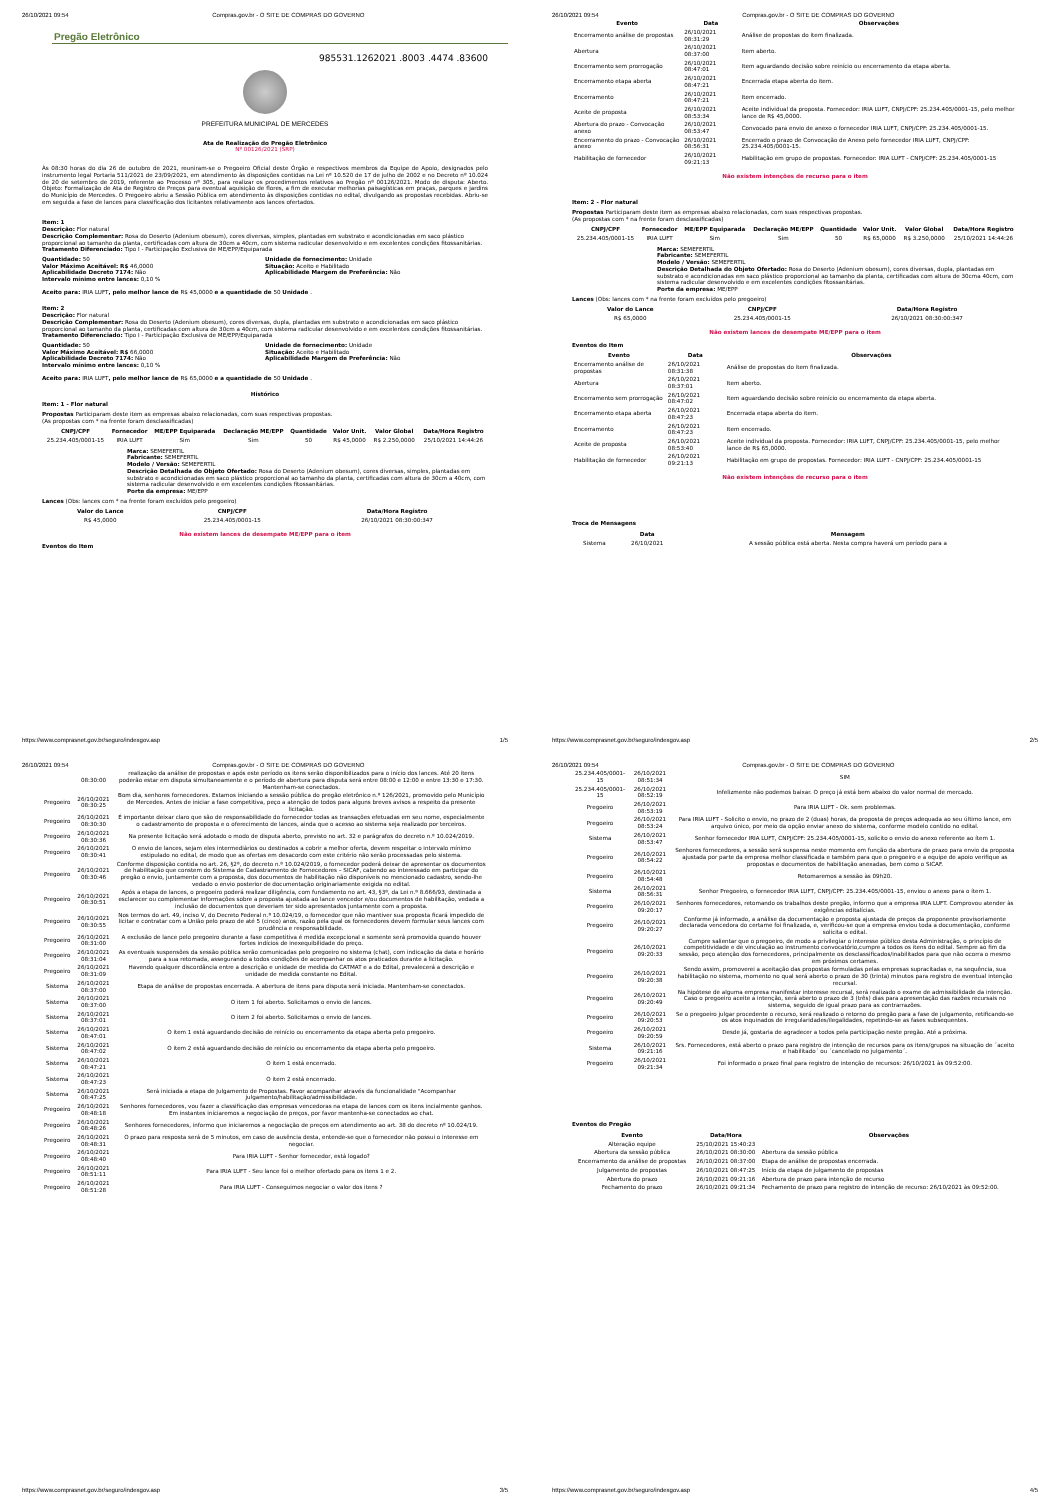26/10/2021 09:54 Compras.gov.br - O SITE DE COMPRAS DO GOVERNO
Pregão Eletrônico
985531.1262021 .8003 .4474 .83600
PREFEITURA MUNICIPAL DE MERCEDES
Ata de Realização do Pregão Eletrônico
Nº 00126/2021 (SRP)
Às 08:30 horas do dia 26 de outubro de 2021, reuniram-se o Pregoeiro Oficial deste Órgão e respectivos membros da Equipe de Apoio, designados pelo instrumento legal Portaria 511/2021 de 23/09/2021, em atendimento às disposições contidas na Lei nº 10.520 de 17 de julho de 2002 e no Decreto nº 10.024 de 20 de setembro de 2019, referente ao Processo nº 305, para realizar os procedimentos relativos ao Pregão nº 00126/2021. Modo de disputa: Aberto. Objeto: Formalização de Ata de Registro de Preços para eventual aquisição de flores, a fim de executar melhorias paisagísticas em praças, parques e jardins do Município de Mercedes. O Pregoeiro abriu a Sessão Pública em atendimento às disposições contidas no edital, divulgando as propostas recebidas. Abriu-se em seguida a fase de lances para classificação dos licitantes relativamente aos lances ofertados.
Item: 1
Descrição: Flor natural
Descrição Complementar: Rosa do Deserto (Adenium obesum), cores diversas, simples, plantadas em substrato e acondicionadas em saco plástico proporcional ao tamanho da planta, certificadas com altura de 30cm a 40cm, com sistema radicular desenvolvido e em excelentes condições fitossanitárias.
Tratamento Diferenciado: Tipo I - Participação Exclusiva de ME/EPP/Equiparada
Quantidade: 50
Valor Máximo Aceitável: R$ 46,0000
Aplicabilidade Decreto 7174: Não
Intervalo mínimo entre lances: 0,10 % Unidade de fornecimento: Unidade
Situação: Aceito e Habilitado
Aplicabilidade Margem de Preferência: Não
Aceito para: IRIA LUFT, pelo melhor lance de R$ 45,0000 e a quantidade de 50 Unidade .
Item: 2
Descrição: Flor natural
Descrição Complementar: Rosa do Deserto (Adenium obesum), cores diversas, dupla, plantadas em substrato e acondicionadas em saco plástico proporcional ao tamanho da planta, certificadas com altura de 30cm a 40cm, com sistema radicular desenvolvido e em excelentes condições fitossanitárias.
Tratamento Diferenciado: Tipo I - Participação Exclusiva de ME/EPP/Equiparada
Quantidade: 50
Valor Máximo Aceitável: R$ 66,0000
Aplicabilidade Decreto 7174: Não
Intervalo mínimo entre lances: 0,10 % Unidade de fornecimento: Unidade
Situação: Aceito e Habilitado
Aplicabilidade Margem de Preferência: Não
Aceito para: IRIA LUFT, pelo melhor lance de R$ 65,0000 e a quantidade de 50 Unidade .
Histórico
Item: 1 - Flor natural
Propostas Participaram deste item as empresas abaixo relacionadas, com suas respectivas propostas.
(As propostas com * na frente foram desclassificadas)
| CNPJ/CPF | Fornecedor | ME/EPP Equiparada | Declaração ME/EPP | Quantidade | Valor Unit. | Valor Global | Data/Hora Registro |
| --- | --- | --- | --- | --- | --- | --- | --- |
| 25.234.405/0001-15 | IRIA LUFT | Sim | Sim | 50 | R$ 45,0000 | R$ 2.250,0000 | 25/10/2021 14:44:26 |
Marca: SEMEFERTIL
Fabricante: SEMEFERTIL
Modelo / Versão: SEMEFERTIL
Descrição Detalhada do Objeto Ofertado: Rosa do Deserto (Adenium obesum), cores diversas, simples, plantadas em substrato e acondicionadas em saco plástico proporcional ao tamanho da planta, certificadas com altura de 30cm a 40cm, com sistema radicular desenvolvido e em excelentes condições fitossanitárias.
Porte da empresa: ME/EPP
Lances (Obs: lances com * na frente foram excluídos pelo pregoeiro)
| Valor do Lance | CNPJ/CPF | Data/Hora Registro |
| --- | --- | --- |
| R$ 45,0000 | 25.234.405/0001-15 | 26/10/2021 08:30:00:347 |
Não existem lances de desempate ME/EPP para o item
Eventos do Item
https://www.comprasnet.gov.br/seguro/indexgov.asp 1/5
26/10/2021 09:54 Compras.gov.br - O SITE DE COMPRAS DO GOVERNO
| Evento | Data | Observações |
| --- | --- | --- |
| Encerramento análise de propostas | 26/10/2021 08:31:29 | Análise de propostas do item finalizada. |
| Abertura | 26/10/2021 08:37:00 | Item aberto. |
| Encerramento sem prorrogação | 26/10/2021 08:47:01 | Item aguardando decisão sobre reinício ou encerramento da etapa aberta. |
| Encerramento etapa aberta | 26/10/2021 08:47:21 | Encerrada etapa aberta do item. |
| Encerramento | 26/10/2021 08:47:21 | Item encerrado. |
| Aceite de proposta | 26/10/2021 08:53:34 | Aceite individual da proposta. Fornecedor: IRIA LUFT, CNPJ/CPF: 25.234.405/0001-15, pelo melhor lance de R$ 45,0000. |
| Abertura do prazo - Convocação anexo | 26/10/2021 08:53:47 | Convocado para envio de anexo o fornecedor IRIA LUFT, CNPJ/CPF: 25.234.405/0001-15. |
| Encerramento do prazo - Convocação anexo | 26/10/2021 08:56:31 | Encerrado o prazo de Convocação de Anexo pelo fornecedor IRIA LUFT, CNPJ/CPF: 25.234.405/0001-15. |
| Habilitação de fornecedor | 26/10/2021 09:21:13 | Habilitação em grupo de propostas. Fornecedor: IRIA LUFT - CNPJ/CPF: 25.234.405/0001-15 |
Não existem intenções de recurso para o item
Item: 2 - Flor natural
Propostas Participaram deste item as empresas abaixo relacionadas, com suas respectivas propostas.
(As propostas com * na frente foram desclassificadas)
| CNPJ/CPF | Fornecedor | ME/EPP Equiparada | Declaração ME/EPP | Quantidade | Valor Unit. | Valor Global | Data/Hora Registro |
| --- | --- | --- | --- | --- | --- | --- | --- |
| 25.234.405/0001-15 | IRIA LUFT | Sim | Sim | 50 | R$ 65,0000 | R$ 3.250,0000 | 25/10/2021 14:44:26 |
Marca: SEMEFERTIL
Fabricante: SEMEFERTIL
Modelo / Versão: SEMEFERTIL
Descrição Detalhada do Objeto Ofertado: Rosa do Deserto (Adenium obesum), cores diversas, dupla, plantadas em substrato e acondicionadas em saco plástico proporcional ao tamanho da planta, certificadas com altura de 30cma 40cm, com sistema radicular desenvolvido e em excelentes condições fitossanitárias.
Porte da empresa: ME/EPP
Lances (Obs: lances com * na frente foram excluídos pelo pregoeiro)
| Valor do Lance | CNPJ/CPF | Data/Hora Registro |
| --- | --- | --- |
| R$ 65,0000 | 25.234.405/0001-15 | 26/10/2021 08:30:00:347 |
Não existem lances de desempate ME/EPP para o item
Eventos do Item
| Evento | Data | Observações |
| --- | --- | --- |
| Encerramento análise de propostas | 26/10/2021 08:31:38 | Análise de propostas do item finalizada. |
| Abertura | 26/10/2021 08:37:01 | Item aberto. |
| Encerramento sem prorrogação | 26/10/2021 08:47:02 | Item aguardando decisão sobre reinício ou encerramento da etapa aberta. |
| Encerramento etapa aberta | 26/10/2021 08:47:23 | Encerrada etapa aberta do item. |
| Encerramento | 26/10/2021 08:47:23 | Item encerrado. |
| Aceite de proposta | 26/10/2021 08:53:40 | Aceite individual da proposta. Fornecedor: IRIA LUFT, CNPJ/CPF: 25.234.405/0001-15, pelo melhor lance de R$ 65,0000. |
| Habilitação de fornecedor | 26/10/2021 09:21:13 | Habilitação em grupo de propostas. Fornecedor: IRIA LUFT - CNPJ/CPF: 25.234.405/0001-15 |
Não existem intenções de recurso para o item
Troca de Mensagens
| | Data | Mensagem |
| --- | --- | --- |
| Sistema | 26/10/2021 | A sessão pública está aberta. Nesta compra haverá um período para a |
https://www.comprasnet.gov.br/seguro/indexgov.asp 2/5
26/10/2021 09:54 Compras.gov.br - O SITE DE COMPRAS DO GOVERNO
| | 08:30:00 | realização da análise de propostas e após este período os itens serão disponibilizados para o início dos lances. Até 20 itens poderão estar em disputa simultaneamente e o período de abertura para disputa será entre 08:00 e 12:00 e entre 13:30 e 17:30. Mantenham-se conectados. |
| Pregoeiro | 26/10/2021 08:30:25 | Bom dia, senhores fornecedores. Estamos iniciando a sessão pública do pregão eletrônico n.º 126/2021, promovido pelo Município de Mercedes. Antes de iniciar a fase competitiva, peço a atenção de todos para alguns breves avisos a respeito da presente licitação. |
| Pregoeiro | 26/10/2021 08:30:30 | É importante deixar claro que são de responsabilidade do fornecedor todas as transações efetuadas em seu nome, especialmente o cadastramento de proposta e o oferecimento de lances, ainda que o acesso ao sistema seja realizado por terceiros. |
| Pregoeiro | 26/10/2021 08:30:36 | Na presente licitação será adotado o modo de disputa aberto, previsto no art. 32 e parágrafos do decreto n.º 10.024/2019. |
| Pregoeiro | 26/10/2021 08:30:41 | O envio de lances, sejam eles intermediários ou destinados a cobrir a melhor oferta, devem respeitar o intervalo mínimo estipulado no edital, de modo que as ofertas em desacordo com este critério não serão processadas pelo sistema. |
| Pregoeiro | 26/10/2021 08:30:46 | Conforme disposição contida no art. 26, §2º, do decreto n.º 10.024/2019, o fornecedor poderá deixar de apresentar os documentos de habilitação que constem do Sistema de Cadastramento de Fornecedores – SICAF, cabendo ao interessado em participar do pregão o envio, juntamente com a proposta, dos documentos de habilitação não disponíveis no mencionado cadastro, sendo-lhe vedado o envio posterior de documentação originariamente exigida no edital. |
| Pregoeiro | 26/10/2021 08:30:51 | Após a etapa de lances, o pregoeiro poderá realizar diligência, com fundamento no art. 43, §3º, da Lei n.º 8.666/93, destinada a esclarecer ou complementar informações sobre a proposta ajustada ao lance vencedor e/ou documentos de habilitação, vedada a inclusão de documentos que deveriam ter sido apresentados juntamente com a proposta. |
| Pregoeiro | 26/10/2021 08:30:55 | Nos termos do art. 49, inciso V, do Decreto Federal n.º 10.024/19, o fornecedor que não mantiver sua proposta ficará impedido de licitar e contratar com a União pelo prazo de até 5 (cinco) anos, razão pela qual os fornecedores devem formular seus lances com prudência e responsabilidade. |
| Pregoeiro | 26/10/2021 08:31:00 | A exclusão de lance pelo pregoeiro durante a fase competitiva é medida excepcional e somente será promovida quando houver fortes indícios de inexequibilidade do preço. |
| Pregoeiro | 26/10/2021 08:31:04 | As eventuais suspensões da sessão pública serão comunicadas pelo pregoeiro no sistema (chat), com indicação da data e horário para a sua retomada, assegurando a todos condições de acompanhar os atos praticados durante a licitação. |
| Pregoeiro | 26/10/2021 08:31:09 | Havendo qualquer discordância entre a descrição e unidade de medida do CATMAT e a do Edital, prevalecerá a descrição e unidade de medida constante no Edital. |
| Sistema | 26/10/2021 08:37:00 | Etapa de análise de propostas encerrada. A abertura de itens para disputa será iniciada. Mantenham-se conectados. |
| Sistema | 26/10/2021 08:37:00 | O item 1 foi aberto. Solicitamos o envio de lances. |
| Sistema | 26/10/2021 08:37:01 | O item 2 foi aberto. Solicitamos o envio de lances. |
| Sistema | 26/10/2021 08:47:01 | O item 1 está aguardando decisão de reinício ou encerramento da etapa aberta pelo pregoeiro. |
| Sistema | 26/10/2021 08:47:02 | O item 2 está aguardando decisão de reinício ou encerramento da etapa aberta pelo pregoeiro. |
| Sistema | 26/10/2021 08:47:21 | O item 1 está encerrado. |
| Sistema | 26/10/2021 08:47:23 | O item 2 está encerrado. |
| Sistema | 26/10/2021 08:47:25 | Será iniciada a etapa de Julgamento de Propostas. Favor acompanhar através da funcionalidade "Acompanhar julgamento/habilitação/admissibilidade. |
| Pregoeiro | 26/10/2021 08:48:18 | Senhores fornecedores, vou fazer a classificação das empresas vencedoras na etapa de lances com os itens incialmente ganhos. Em instantes iniciaremos a negociação de preços, por favor mantenha-se conectados ao chat. |
| Pregoeiro | 26/10/2021 08:48:26 | Senhores fornecedores, informo que iniciaremos a negociação de preços em atendimento ao art. 38 do decreto nº 10.024/19. |
| Pregoeiro | 26/10/2021 08:48:31 | O prazo para resposta será de 5 minutos, em caso de ausência desta, entende-se que o fornecedor não possui o interesse em negociar. |
| Pregoeiro | 26/10/2021 08:48:40 | Para IRIA LUFT - Senhor fornecedor, está logado? |
| Pregoeiro | 26/10/2021 08:51:11 | Para IRIA LUFT - Seu lance foi o melhor ofertado para os itens 1 e 2. |
| Pregoeiro | 26/10/2021 08:51:28 | Para IRIA LUFT - Conseguimos negociar o valor dos itens ? |
https://www.comprasnet.gov.br/seguro/indexgov.asp 3/5
26/10/2021 09:54 Compras.gov.br - O SITE DE COMPRAS DO GOVERNO
| 25.234.405/0001-15 | 26/10/2021 08:51:34 | SIM |
| 25.234.405/0001-15 | 26/10/2021 08:52:19 | Infelizmente não podemos baixar. O preço já está bem abaixo do valor normal de mercado. |
| Pregoeiro | 26/10/2021 08:53:19 | Para IRIA LUFT - Ok. sem problemas. |
| Pregoeiro | 26/10/2021 08:53:24 | Para IRIA LUFT - Solicito o envio, no prazo de 2 (duas) horas, da proposta de preços adequada ao seu último lance, em arquivo único, por meio da opção enviar anexo do sistema, conforme modelo contido no edital. |
| Sistema | 26/10/2021 08:53:47 | Senhor fornecedor IRIA LUFT, CNPJ/CPF: 25.234.405/0001-15, solicito o envio do anexo referente ao ítem 1. |
| Pregoeiro | 26/10/2021 08:54:22 | Senhores fornecedores, a sessão será suspensa neste momento em função da abertura de prazo para envio da proposta ajustada por parte da empresa melhor classificada e também para que o pregoeiro e a equipe de apoio verifique as propostas e documentos de habilitação anexadas, bem como o SICAF. |
| Pregoeiro | 26/10/2021 08:54:48 | Retomaremos a sessão às 09h20. |
| Sistema | 26/10/2021 08:56:31 | Senhor Pregoeiro, o fornecedor IRIA LUFT, CNPJ/CPF: 25.234.405/0001-15, enviou o anexo para o ítem 1. |
| Pregoeiro | 26/10/2021 09:20:17 | Senhores fornecedores, retomando os trabalhos deste pregão, informo que a empresa IRIA LUFT. Comprovou atender às exigências editalícias. |
| Pregoeiro | 26/10/2021 09:20:27 | Conforme já informado, a análise da documentação e proposta ajustada de preços da proponente provisoriamente declarada vencedora do certame foi finalizada, e, verificou-se que a empresa enviou toda a documentação, conforme solicita o edital. |
| Pregoeiro | 26/10/2021 09:20:33 | Cumpre salientar que o pregoeiro, de modo a privilegiar o interesse público desta Administração, o princípio de competitividade e de vinculação ao instrumento convocatório,cumpre a todos os itens do edital. Sempre ao fim da sessão, peço atenção dos fornecedores, principalmente os desclassificados/inabilitados para que não ocorra o mesmo em próximos certames. |
| Pregoeiro | 26/10/2021 09:20:38 | Sendo assim, promoverei a aceitação das propostas formuladas pelas empresas supracitadas e, na sequência, sua habilitação no sistema, momento no qual será aberto o prazo de 30 (trinta) minutos para registro de eventual intenção recursal. |
| Pregoeiro | 26/10/2021 09:20:49 | Na hipótese de alguma empresa manifestar interesse recursal, será realizado o exame de admissibilidade da intenção. Caso o pregoeiro aceite a intenção, será aberto o prazo de 3 (três) dias para apresentação das razões recursais no sistema, seguido de igual prazo para as contrarrazões. |
| Pregoeiro | 26/10/2021 09:20:53 | Se o pregoeiro julgar procedente o recurso, será realizado o retorno do pregão para a fase de julgamento, retificando-se os atos inquinados de irregularidades/ilegalidades, repetindo-se as fases subsequentes. |
| Pregoeiro | 26/10/2021 09:20:59 | Desde já, gostaria de agradecer a todos pela participação neste pregão. Até a próxima. |
| Sistema | 26/10/2021 09:21:16 | Srs. Fornecedores, está aberto o prazo para registro de intenção de recursos para os itens/grupos na situação de ´aceito e habilitado´ ou ´cancelado no julgamento´. |
| Pregoeiro | 26/10/2021 09:21:34 | Foi informado o prazo final para registro de intenção de recursos: 26/10/2021 às 09:52:00. |
Eventos do Pregão
| Evento | Data/Hora | Observações |
| --- | --- | --- |
| Alteração equipe | 25/10/2021 15:40:23 | |
| Abertura da sessão pública | 26/10/2021 08:30:00 | Abertura da sessão pública |
| Encerramento da análise de propostas | 26/10/2021 08:37:00 | Etapa de análise de propostas encerrada. |
| Julgamento de propostas | 26/10/2021 08:47:25 | Início da etapa de julgamento de propostas |
| Abertura do prazo | 26/10/2021 09:21:16 | Abertura de prazo para intenção de recurso |
| Fechamento do prazo | 26/10/2021 09:21:34 | Fechamento de prazo para registro de intenção de recurso: 26/10/2021 às 09:52:00. |
https://www.comprasnet.gov.br/seguro/indexgov.asp 4/5